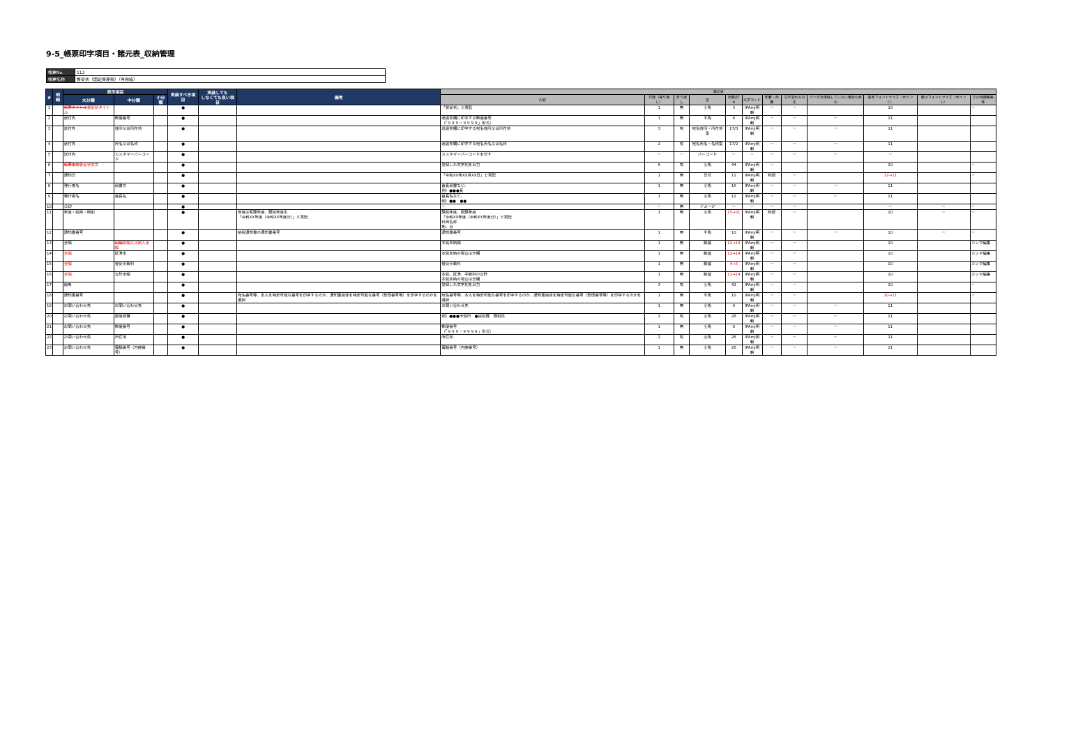9-5_帳票印字項目・諸元表_収納管理
| 帳票No. | 112 |
| 帳票名称 | 督促状（固定資産税）（専用紙） |
| # | 明細 | 表示項目 | | | 実装すべき項目 | 実装しても しなくても良い項目 | 備考 | 諸元表 | | | | | | | | | | | |
| --- | --- | --- | --- | --- | --- | --- | --- | --- | --- | --- | --- | --- | --- | --- | --- | --- | --- | --- | --- |
| | | 大分類 | 中分類 | 小分類 | | | | 内容 | 行数（繰り返し） | 折り返し | 型 | 桁数/行※ | 文字コード | 和暦・西暦 | 文字溢れの対応 | データを保持していない場合の表示 | 基本フォントサイズ（ポイント） | 最小フォントサイズ（ポイント） | その他編集条件 |
| 1 | | 帳票タイトル 督促状タイトル | | | ● | | | 「督促状」と表記 | 1 | 無 | 全角 | 3 | IPAmj明朝 | － | － | | 18 | | － |
| 2 | | 送付先 | 郵便番号 | | ● | | | 送達先欄に印字する郵便番号 （「９９９－９９９９」形式） | 1 | 無 | 半角 | 8 | IPAmj明朝 | － | － | － | 11 | | |
| 3 | | 送付先 | 住所又は所在地 | | ● | | | 送達先欄に印字する宛名住所又は所在地 | 3 | 有 | 宛名住所・所在地型 | 17/3 | IPAmj明朝 | － | － | － | 11 | | |
| 4 | | 送付先 | 氏名又は名称 | | ● | | | 送達先欄に印字する宛名氏名又は名称 | 2 | 有 | 宛名氏名・名称型 | 17/2 | IPAmj明朝 | － | － | － | 11 | | |
| 5 | | 送付先 | カスタマーバーコード | | ● | | | カスタマーバーコードを付す | － | － | バーコード | － | － | － | － | － | － | | |
| 6 | | 帳票本文 督促状本文 | | | ● | | | 登録した文字列を出力 | 6 | 有 | 全角 | 44 | IPAmj明朝 | － | | | 10 | | － |
| 7 | | 通知日 | | | ● | | | 「令和XX年XX月XX日」と表記 | 1 | 無 | 日付 | 11 | IPAmj明朝 | 和暦 | － | | 12→11 | | － |
| 8 | | 発行者名 | 肩書き | | ● | | | 首長肩書など。 例）●●●長 | 1 | 無 | 全角 | 16 | IPAmj明朝 | － | － | － | 11 | | |
| 9 | | 発行者名 | 首長名 | | ● | | | 首長名など。 例）●● ●● | 1 | 無 | 全角 | 12 | IPAmj明朝 | － | － | － | 11 | | |
| 10 | | 公印 | | | ● | | | － | － | 無 | イメージ | － | － | － | － | | － | － | － |
| 11 | | 年度・税目・期別 | | | ● | | 年度は賦課年度、課税年度を 「令和XX年度（令和XX年度分）」と表記 | 課税年度、賦課年度 「令和XX年度（令和XX年度分）」と表記 科目名称 期、月 | 1 | 無 | 全角 | 15→31 | IPAmj明朝 | 和暦 | － | | 10 | － | － |
| 12 | | 通知書番号 | | | ● | | 納税通知書の通知書番号 | 通知書番号 | 1 | 無 | 半角 | 10 | IPAmj明朝 | － | － | － | 10 | － | － |
| 13 | | 金額 | 税額 税額又は納入金額 | | ● | | | 本税未納額 | 1 | 無 | 数値 | 12→14 | IPAmj明朝 | － | － | | 10 | | カンマ編集 |
| 14 | | 金額 | 延滞金 | | ● | | | 本税未納の場合は空欄 | 1 | 無 | 数値 | 12→14 | IPAmj明朝 | － | － | | 10 | | カンマ編集 |
| 15 | | 金額 | 督促手数料 | | ● | | | 督促手数料 | 1 | 無 | 数値 | 4→3 | IPAmj明朝 | － | － | | 10 | | カンマ編集 |
| 16 | | 金額 | 合計金額 | | ● | | | 本税、延滞、手数料の合計 本税未納の場合は空欄 | 1 | 無 | 数値 | 11→14 | IPAmj明朝 | － | － | | 10 | | カンマ編集 |
| 17 | | 備考 | | | ● | | | 登録した文字列を出力 | 3 | 有 | 全角 | 42 | IPAmj明朝 | － | － | | 10 | | － |
| 18 | | 通知書番号 | | | ● | | 宛名番号等、本人を特定可能な番号を印字するのか、通知書自体を特定可能な番号（整理番号等）を印字するのかを選択 | 宛名番号等、本人を特定可能な番号を印字するのか、通知書自体を特定可能な番号（整理番号等）を印字するのかを選択 | 1 | 無 | 半角 | 10 | IPAmj明朝 | － | － | | 10→11 | | － |
| 19 | | お問い合わせ先 | お問い合わせ先 | | ● | | | お問い合わせ先 | 1 | 無 | 全角 | 9 | IPAmj明朝 | － | － | － | 11 | | |
| 20 | | お問い合わせ先 | 担当部署 | | ● | | | 例）●●●市役所 ●民税課 課税係 | 2 | 有 | 全角 | 26 | IPAmj明朝 | － | － | － | 11 | | |
| 21 | | お問い合わせ先 | 郵便番号 | | ● | | | 郵便番号 （「９９９－９９９９」形式） | 1 | 無 | 全角 | 8 | IPAmj明朝 | － | － | － | 11 | | |
| 22 | | お問い合わせ先 | 所在地 | | ● | | | 所在地 | 2 | 有 | 全角 | 26 | IPAmj明朝 | － | － | － | 11 | | |
| 23 | | お問い合わせ先 | 電話番号（内線番号） | | ● | | | 電話番号（内線番号） | 1 | 無 | 全角 | 26 | IPAmj明朝 | － | － | － | 11 | | |